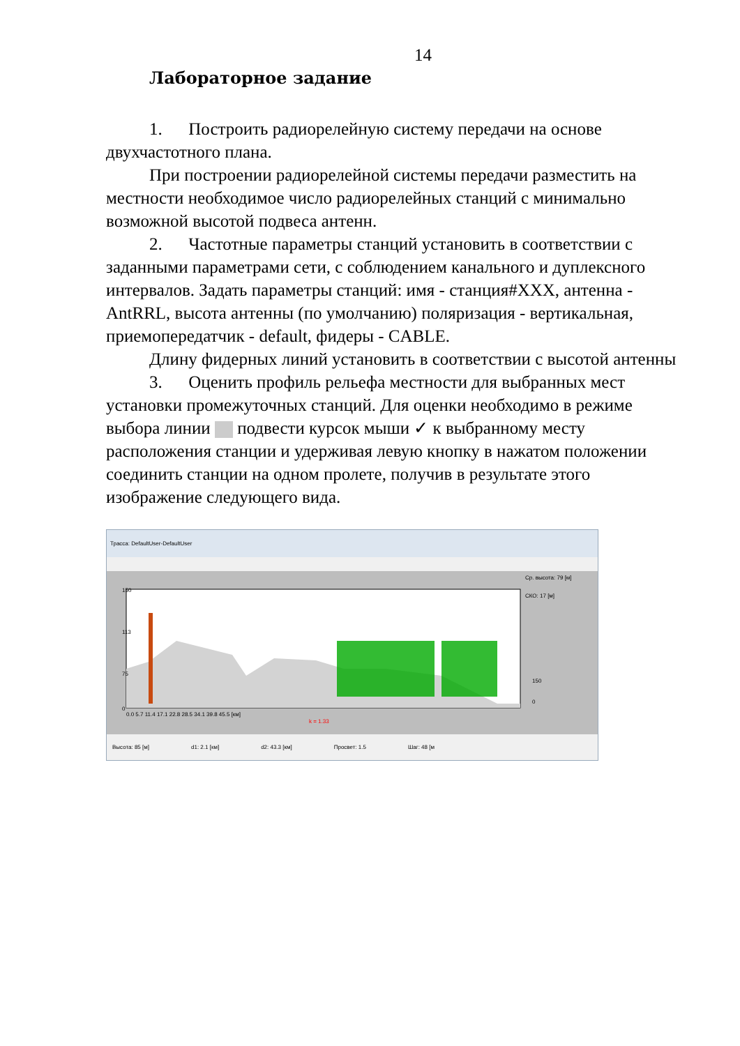14
Лабораторное задание
1. Построить радиорелейную систему передачи на основе двухчастотного плана.
При построении радиорелейной системы передачи разместить на местности необходимое число радиорелейных станций с минимально возможной высотой подвеса антенн.
2. Частотные параметры станций установить в соответствии с заданными параметрами сети, с соблюдением канального и дуплексного интервалов. Задать параметры станций: имя - станция#XXX, антенна - AntRRL, высота антенны (по умолчанию) поляризация - вертикальная, приемопередатчик - default, фидеры - CABLE.
Длину фидерных линий установить в соответствии с высотой антенны
3. Оценить профиль рельефа местности для выбранных мест установки промежуточных станций. Для оценки необходимо в режиме выбора линии подвести курсок мыши ✓ к выбранному месту расположения станции и удерживая левую кнопку в нажатом положении соединить станции на одном пролете, получив в результате этого изображение следующего вида.
Трасса: DefaultUser-DefaultUser
Ср. высота: 79 [м]
СКО: 17 [м]
150
113
75
0
0.0 5.7 11.4 17.1 22.8 28.5 34.1 39.8 45.5 [км]
k = 1.33
150
0
Высота: 85 [м] d1: 2.1 [км] d2: 43.3 [км] Просвет: 1.5 Шаг: 48 [м